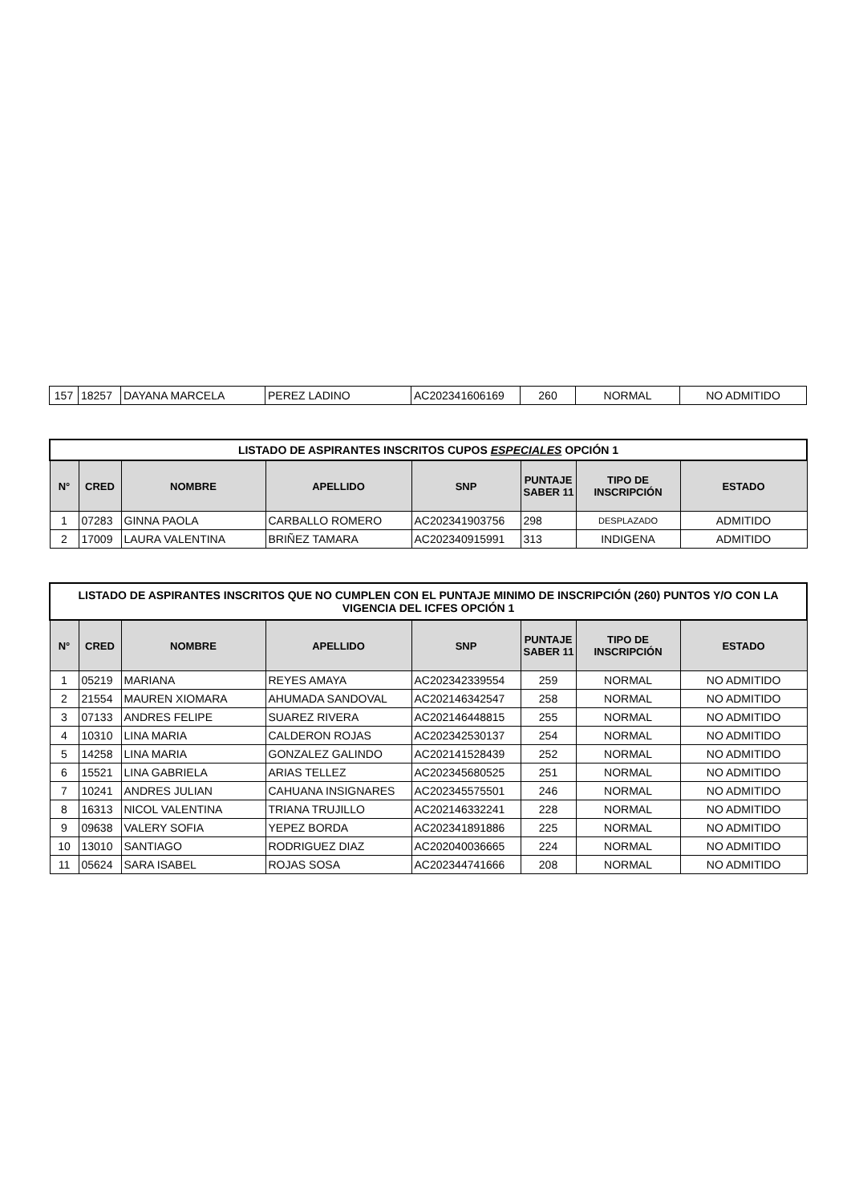| 157 | 18257 | DAYANA MARCELA | PEREZ LADINO | AC202341606169 | 260 | NORMAL | NO ADMITIDO |
| LISTADO DE ASPIRANTES INSCRITOS CUPOS ESPECIALES OPCIÓN 1 | | | | | | | |
| --- | --- | --- | --- | --- | --- | --- | --- |
| N° | CRED | NOMBRE | APELLIDO | SNP | PUNTAJE SABER 11 | TIPO DE INSCRIPCIÓN | ESTADO |
| 1 | 07283 | GINNA PAOLA | CARBALLO ROMERO | AC202341903756 | 298 | DESPLAZADO | ADMITIDO |
| 2 | 17009 | LAURA VALENTINA | BRIÑEZ TAMARA | AC202340915991 | 313 | INDIGENA | ADMITIDO |
| LISTADO DE ASPIRANTES INSCRITOS QUE NO CUMPLEN CON EL PUNTAJE MINIMO DE INSCRIPCIÓN (260) PUNTOS Y/O CON LA VIGENCIA DEL ICFES OPCIÓN 1 | | | | | | | |
| --- | --- | --- | --- | --- | --- | --- | --- |
| N° | CRED | NOMBRE | APELLIDO | SNP | PUNTAJE SABER 11 | TIPO DE INSCRIPCIÓN | ESTADO |
| 1 | 05219 | MARIANA | REYES AMAYA | AC202342339554 | 259 | NORMAL | NO ADMITIDO |
| 2 | 21554 | MAUREN XIOMARA | AHUMADA SANDOVAL | AC202146342547 | 258 | NORMAL | NO ADMITIDO |
| 3 | 07133 | ANDRES FELIPE | SUAREZ RIVERA | AC202146448815 | 255 | NORMAL | NO ADMITIDO |
| 4 | 10310 | LINA MARIA | CALDERON ROJAS | AC202342530137 | 254 | NORMAL | NO ADMITIDO |
| 5 | 14258 | LINA MARIA | GONZALEZ GALINDO | AC202141528439 | 252 | NORMAL | NO ADMITIDO |
| 6 | 15521 | LINA GABRIELA | ARIAS TELLEZ | AC202345680525 | 251 | NORMAL | NO ADMITIDO |
| 7 | 10241 | ANDRES JULIAN | CAHUANA INSIGNARES | AC202345575501 | 246 | NORMAL | NO ADMITIDO |
| 8 | 16313 | NICOL VALENTINA | TRIANA TRUJILLO | AC202146332241 | 228 | NORMAL | NO ADMITIDO |
| 9 | 09638 | VALERY SOFIA | YEPEZ BORDA | AC202341891886 | 225 | NORMAL | NO ADMITIDO |
| 10 | 13010 | SANTIAGO | RODRIGUEZ DIAZ | AC202040036665 | 224 | NORMAL | NO ADMITIDO |
| 11 | 05624 | SARA ISABEL | ROJAS SOSA | AC202344741666 | 208 | NORMAL | NO ADMITIDO |